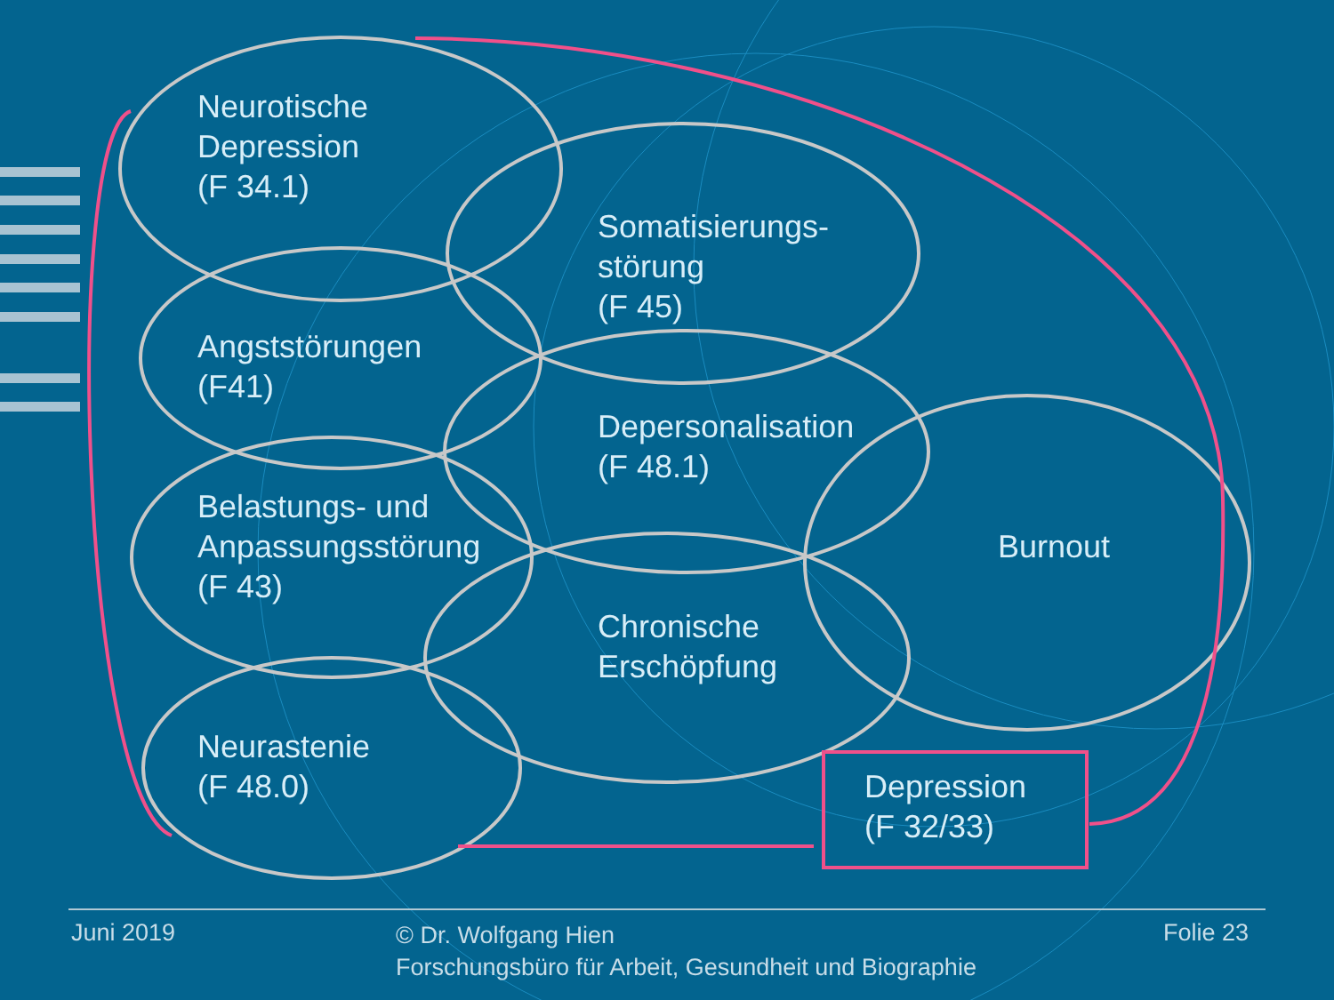Neurotische
Depression
(F 34.1)
Somatisierungs-
störung
(F 45)
Angststörungen
(F41)
Depersonalisation
(F 48.1)
Belastungs- und
Anpassungsstörung
(F 43)
Burnout
Chronische
Erschöpfung
Neurastenie
(F 48.0)
Depression
(F 32/33)
Juni 2019
© Dr. Wolfgang Hien
Forschungsbüro für Arbeit, Gesundheit und Biographie
Folie 23